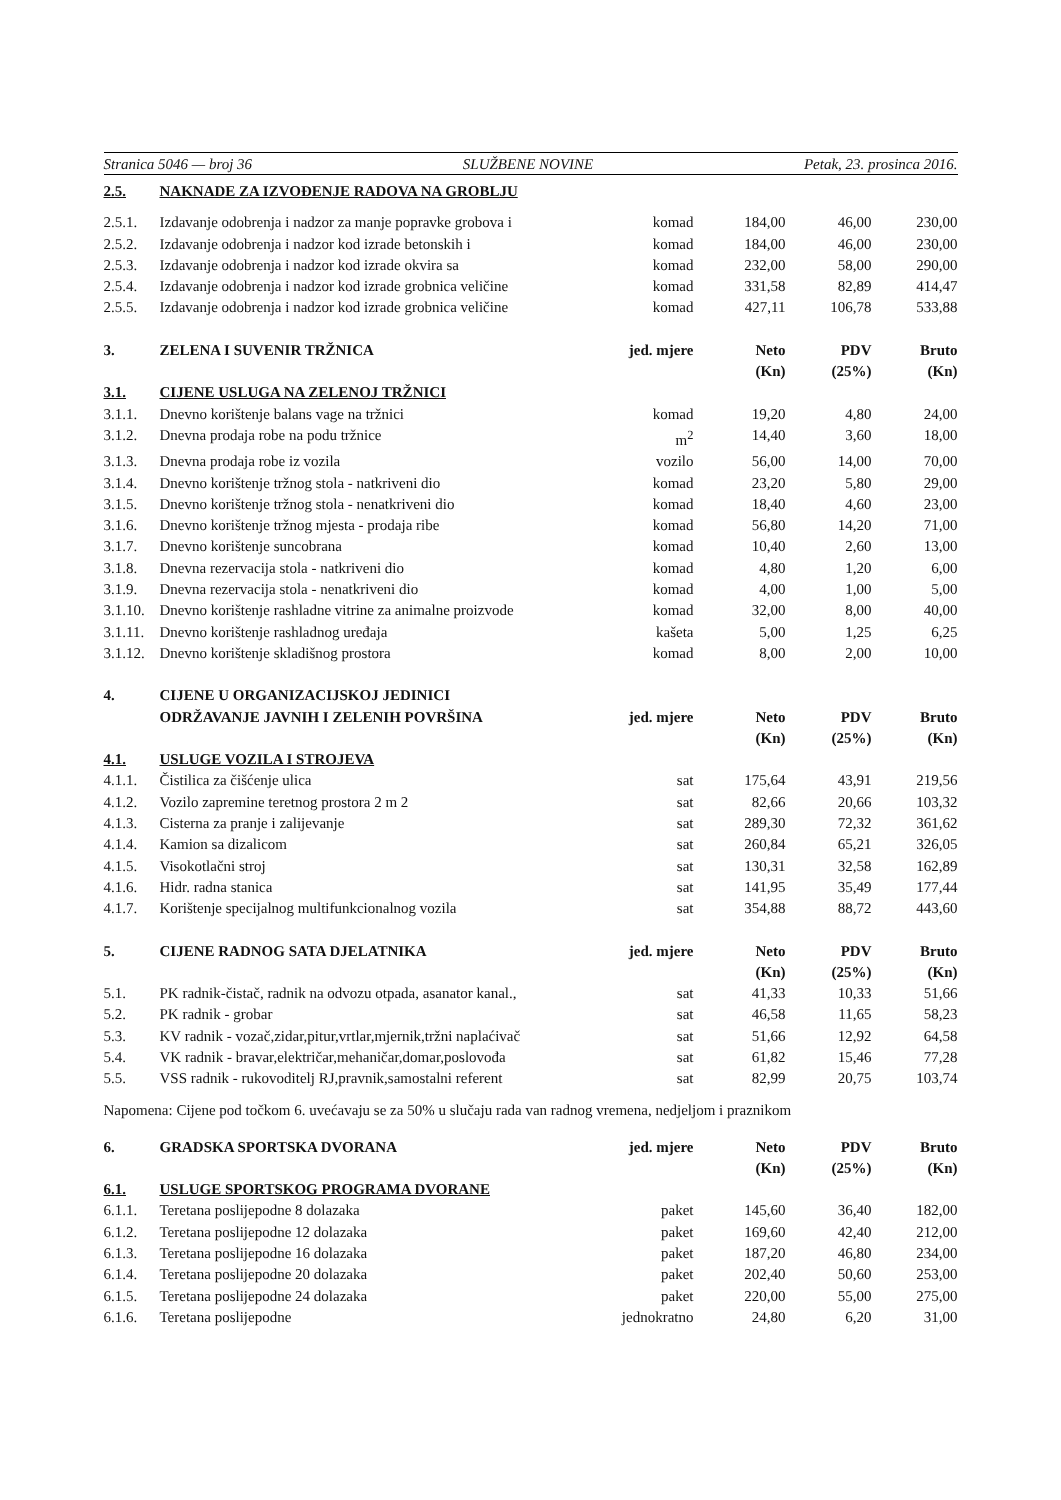Stranica 5046 — broj 36 SLUŽBENE NOVINE Petak, 23. prosinca 2016.
| 2.5. | NAKNADE ZA IZVOĐENJE RADOVA NA GROBLJU | | | | |
| --- | --- | --- | --- | --- | --- |
| 2.5.1. | Izdavanje odobrenja i nadzor za manje popravke grobova i | komad | 184,00 | 46,00 | 230,00 |
| 2.5.2. | Izdavanje odobrenja i nadzor kod izrade betonskih i | komad | 184,00 | 46,00 | 230,00 |
| 2.5.3. | Izdavanje odobrenja i nadzor kod izrade okvira sa | komad | 232,00 | 58,00 | 290,00 |
| 2.5.4. | Izdavanje odobrenja i nadzor kod izrade grobnica veličine | komad | 331,58 | 82,89 | 414,47 |
| 2.5.5. | Izdavanje odobrenja i nadzor kod izrade grobnica veličine | komad | 427,11 | 106,78 | 533,88 |
| 3. | ZELENA I SUVENIR TRŽNICA | jed. mjere | Neto (Kn) | PDV (25%) | Bruto (Kn) |
| 3.1. | CIJENE USLUGA NA ZELENOJ TRŽNICI | | | | |
| 3.1.1. | Dnevno korištenje balans vage na tržnici | komad | 19,20 | 4,80 | 24,00 |
| 3.1.2. | Dnevna prodaja robe na podu tržnice | m<sup>2</sup> | 14,40 | 3,60 | 18,00 |
| 3.1.3. | Dnevna prodaja robe iz vozila | vozilo | 56,00 | 14,00 | 70,00 |
| 3.1.4. | Dnevno korištenje tržnog stola - natkriveni dio | komad | 23,20 | 5,80 | 29,00 |
| 3.1.5. | Dnevno korištenje tržnog stola - nenatkriveni dio | komad | 18,40 | 4,60 | 23,00 |
| 3.1.6. | Dnevno korištenje tržnog mjesta - prodaja ribe | komad | 56,80 | 14,20 | 71,00 |
| 3.1.7. | Dnevno korištenje suncobrana | komad | 10,40 | 2,60 | 13,00 |
| 3.1.8. | Dnevna rezervacija stola - natkriveni dio | komad | 4,80 | 1,20 | 6,00 |
| 3.1.9. | Dnevna rezervacija stola - nenatkriveni dio | komad | 4,00 | 1,00 | 5,00 |
| 3.1.10. | Dnevno korištenje rashladne vitrine za animalne proizvode | komad | 32,00 | 8,00 | 40,00 |
| 3.1.11. | Dnevno korištenje rashladnog uređaja | kašeta | 5,00 | 1,25 | 6,25 |
| 3.1.12. | Dnevno korištenje skladišnog prostora | komad | 8,00 | 2,00 | 10,00 |
| 4. | CIJENE U ORGANIZACIJSKOJ JEDINICI ODRŽAVANJE JAVNIH I ZELENIH POVRŠINA | jed. mjere | Neto (Kn) | PDV (25%) | Bruto (Kn) |
| 4.1. | USLUGE VOZILA I STROJEVA | | | | |
| 4.1.1. | Čistilica za čišćenje ulica | sat | 175,64 | 43,91 | 219,56 |
| 4.1.2. | Vozilo zapremine teretnog prostora 2 m 2 | sat | 82,66 | 20,66 | 103,32 |
| 4.1.3. | Cisterna za pranje i zalijevanje | sat | 289,30 | 72,32 | 361,62 |
| 4.1.4. | Kamion sa dizalicom | sat | 260,84 | 65,21 | 326,05 |
| 4.1.5. | Visokotlačni stroj | sat | 130,31 | 32,58 | 162,89 |
| 4.1.6. | Hidr. radna stanica | sat | 141,95 | 35,49 | 177,44 |
| 4.1.7. | Korištenje specijalnog multifunkcionalnog vozila | sat | 354,88 | 88,72 | 443,60 |
| 5. | CIJENE RADNOG SATA DJELATNIKA | jed. mjere | Neto (Kn) | PDV (25%) | Bruto (Kn) |
| 5.1. | PK radnik-čistač, radnik na odvozu otpada, asanator kanal., | sat | 41,33 | 10,33 | 51,66 |
| 5.2. | PK radnik - grobar | sat | 46,58 | 11,65 | 58,23 |
| 5.3. | KV radnik - vozač,zidar,pitur,vrtlar,mjernik,tržni naplaćivač | sat | 51,66 | 12,92 | 64,58 |
| 5.4. | VK radnik - bravar,električar,mehaničar,domar,poslovođa | sat | 61,82 | 15,46 | 77,28 |
| 5.5. | VSS radnik - rukovoditelj RJ,pravnik,samostalni referent | sat | 82,99 | 20,75 | 103,74 |
Napomena: Cijene pod točkom 6. uvećavaju se za 50% u slučaju rada van radnog vremena, nedjeljom i praznikom
| 6. | GRADSKA SPORTSKA DVORANA | jed. mjere | Neto (Kn) | PDV (25%) | Bruto (Kn) |
| --- | --- | --- | --- | --- | --- |
| 6.1. | USLUGE SPORTSKOG PROGRAMA DVORANE | | | | |
| 6.1.1. | Teretana poslijepodne 8 dolazaka | paket | 145,60 | 36,40 | 182,00 |
| 6.1.2. | Teretana poslijepodne 12 dolazaka | paket | 169,60 | 42,40 | 212,00 |
| 6.1.3. | Teretana poslijepodne 16 dolazaka | paket | 187,20 | 46,80 | 234,00 |
| 6.1.4. | Teretana poslijepodne 20 dolazaka | paket | 202,40 | 50,60 | 253,00 |
| 6.1.5. | Teretana poslijepodne 24 dolazaka | paket | 220,00 | 55,00 | 275,00 |
| 6.1.6. | Teretana poslijepodne | jednokratno | 24,80 | 6,20 | 31,00 |